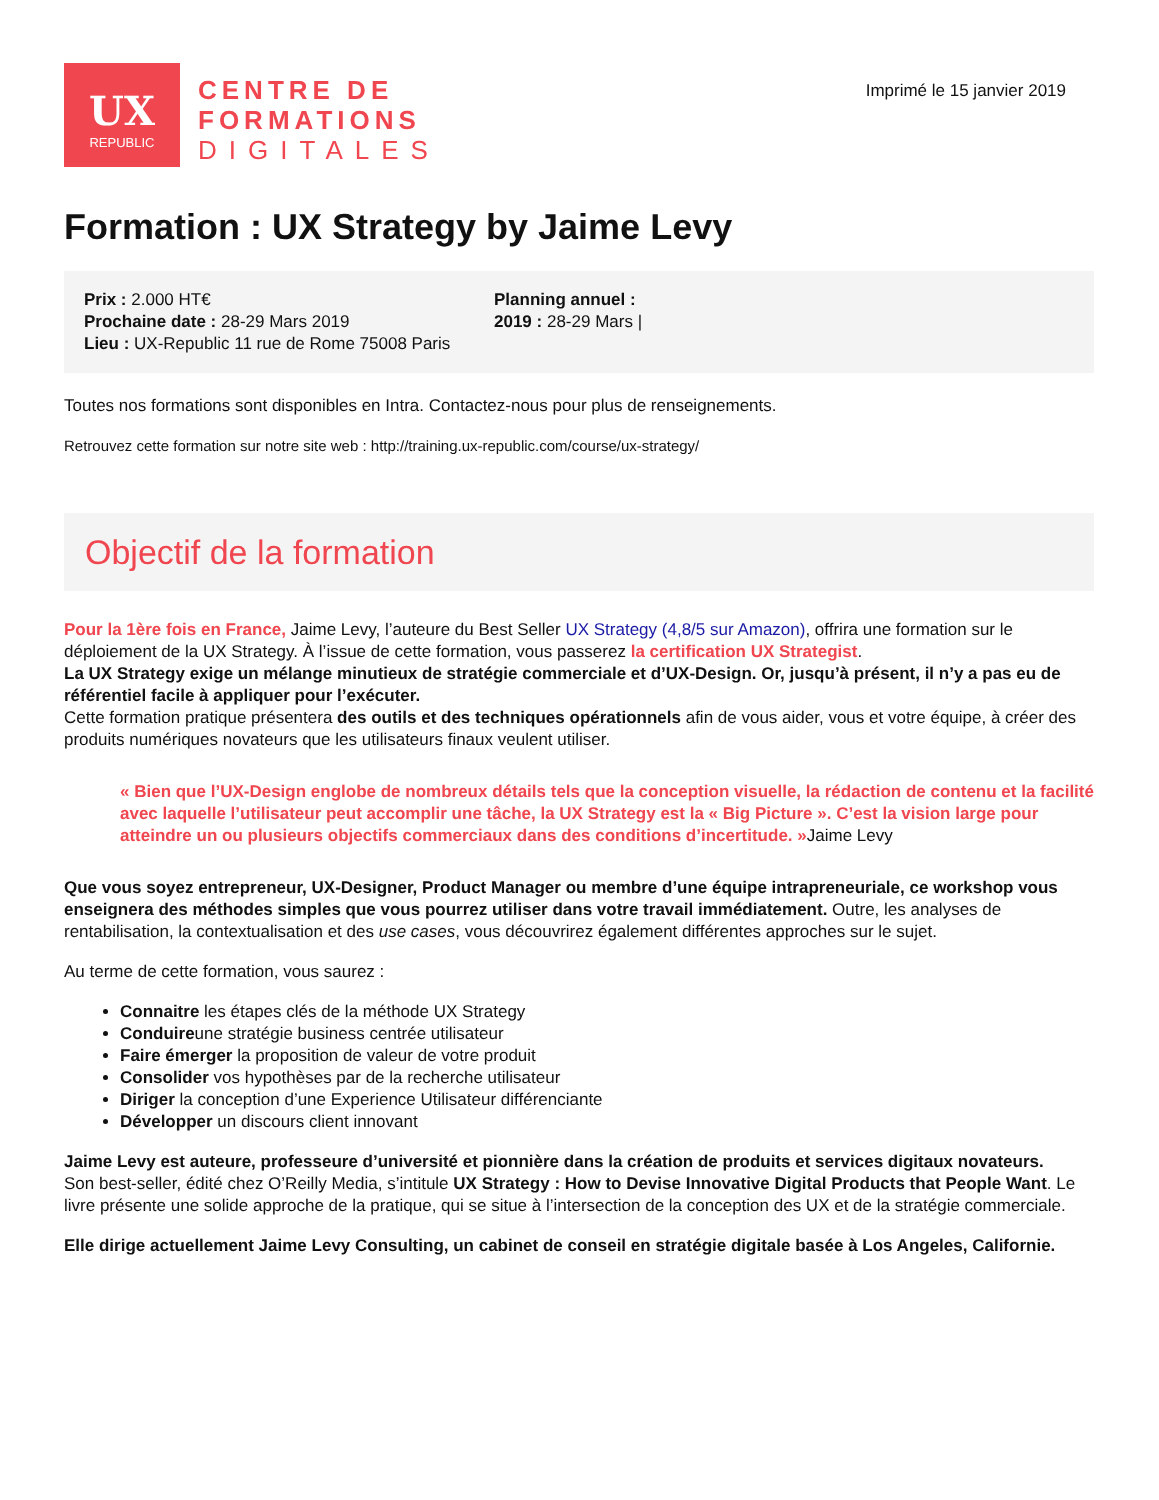UX
REPUBLIC
CENTRE DE
FORMATIONS
DIGITALES
Imprimé le 15 janvier 2019
Formation : UX Strategy by Jaime Levy
Prix : 2.000 HT€
Prochaine date : 28-29 Mars 2019
Lieu : UX-Republic 11 rue de Rome 75008 Paris
Planning annuel :
2019 : 28-29 Mars |
Toutes nos formations sont disponibles en Intra. Contactez-nous pour plus de renseignements.
Retrouvez cette formation sur notre site web : http://training.ux-republic.com/course/ux-strategy/
Objectif de la formation
Pour la 1ère fois en France, Jaime Levy, l’auteure du Best Seller UX Strategy (4,8/5 sur Amazon), offrira une formation sur le déploiement de la UX Strategy. À l’issue de cette formation, vous passerez la certification UX Strategist.
La UX Strategy exige un mélange minutieux de stratégie commerciale et d’UX-Design. Or, jusqu’à présent, il n’y a pas eu de référentiel facile à appliquer pour l’exécuter.
Cette formation pratique présentera des outils et des techniques opérationnels afin de vous aider, vous et votre équipe, à créer des produits numériques novateurs que les utilisateurs finaux veulent utiliser.
« Bien que l’UX-Design englobe de nombreux détails tels que la conception visuelle, la rédaction de contenu et la facilité avec laquelle l’utilisateur peut accomplir une tâche, la UX Strategy est la « Big Picture ». C’est la vision large pour atteindre un ou plusieurs objectifs commerciaux dans des conditions d’incertitude. »Jaime Levy
Que vous soyez entrepreneur, UX-Designer, Product Manager ou membre d’une équipe intrapreneuriale, ce workshop vous enseignera des méthodes simples que vous pourrez utiliser dans votre travail immédiatement. Outre, les analyses de rentabilisation, la contextualisation et des use cases, vous découvrirez également différentes approches sur le sujet.
Au terme de cette formation, vous saurez :
Connaitre les étapes clés de la méthode UX Strategy
Conduireune stratégie business centrée utilisateur
Faire émerger la proposition de valeur de votre produit
Consolider vos hypothèses par de la recherche utilisateur
Diriger la conception d’une Experience Utilisateur différenciante
Développer un discours client innovant
Jaime Levy est auteure, professeure d’université et pionnière dans la création de produits et services digitaux novateurs.
Son best-seller, édité chez O’Reilly Media, s’intitule UX Strategy : How to Devise Innovative Digital Products that People Want. Le livre présente une solide approche de la pratique, qui se situe à l’intersection de la conception des UX et de la stratégie commerciale.
Elle dirige actuellement Jaime Levy Consulting, un cabinet de conseil en stratégie digitale basée à Los Angeles, Californie.